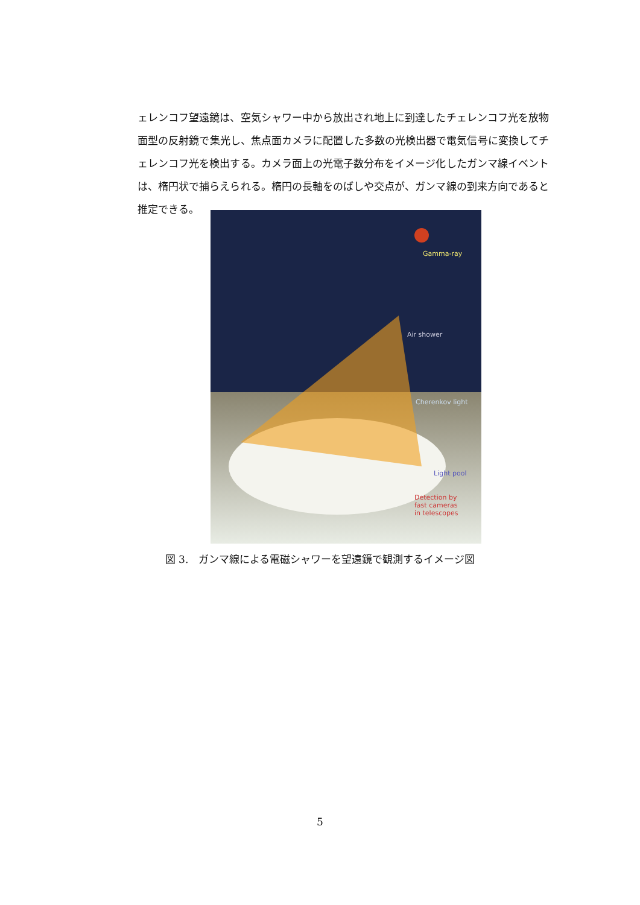ェレンコフ望遠鏡は、空気シャワー中から放出され地上に到達したチェレンコフ光を放物面型の反射鏡で集光し、焦点面カメラに配置した多数の光検出器で電気信号に変換してチェレンコフ光を検出する。カメラ面上の光電子数分布をイメージ化したガンマ線イベントは、楕円状で捕らえられる。楕円の長軸をのばしや交点が、ガンマ線の到来方向であると推定できる。
Gamma-ray
Air shower
Cherenkov light
Light pool
Detection by fast cameras in telescopes
図 3.　ガンマ線による電磁シャワーを望遠鏡で観測するイメージ図
5